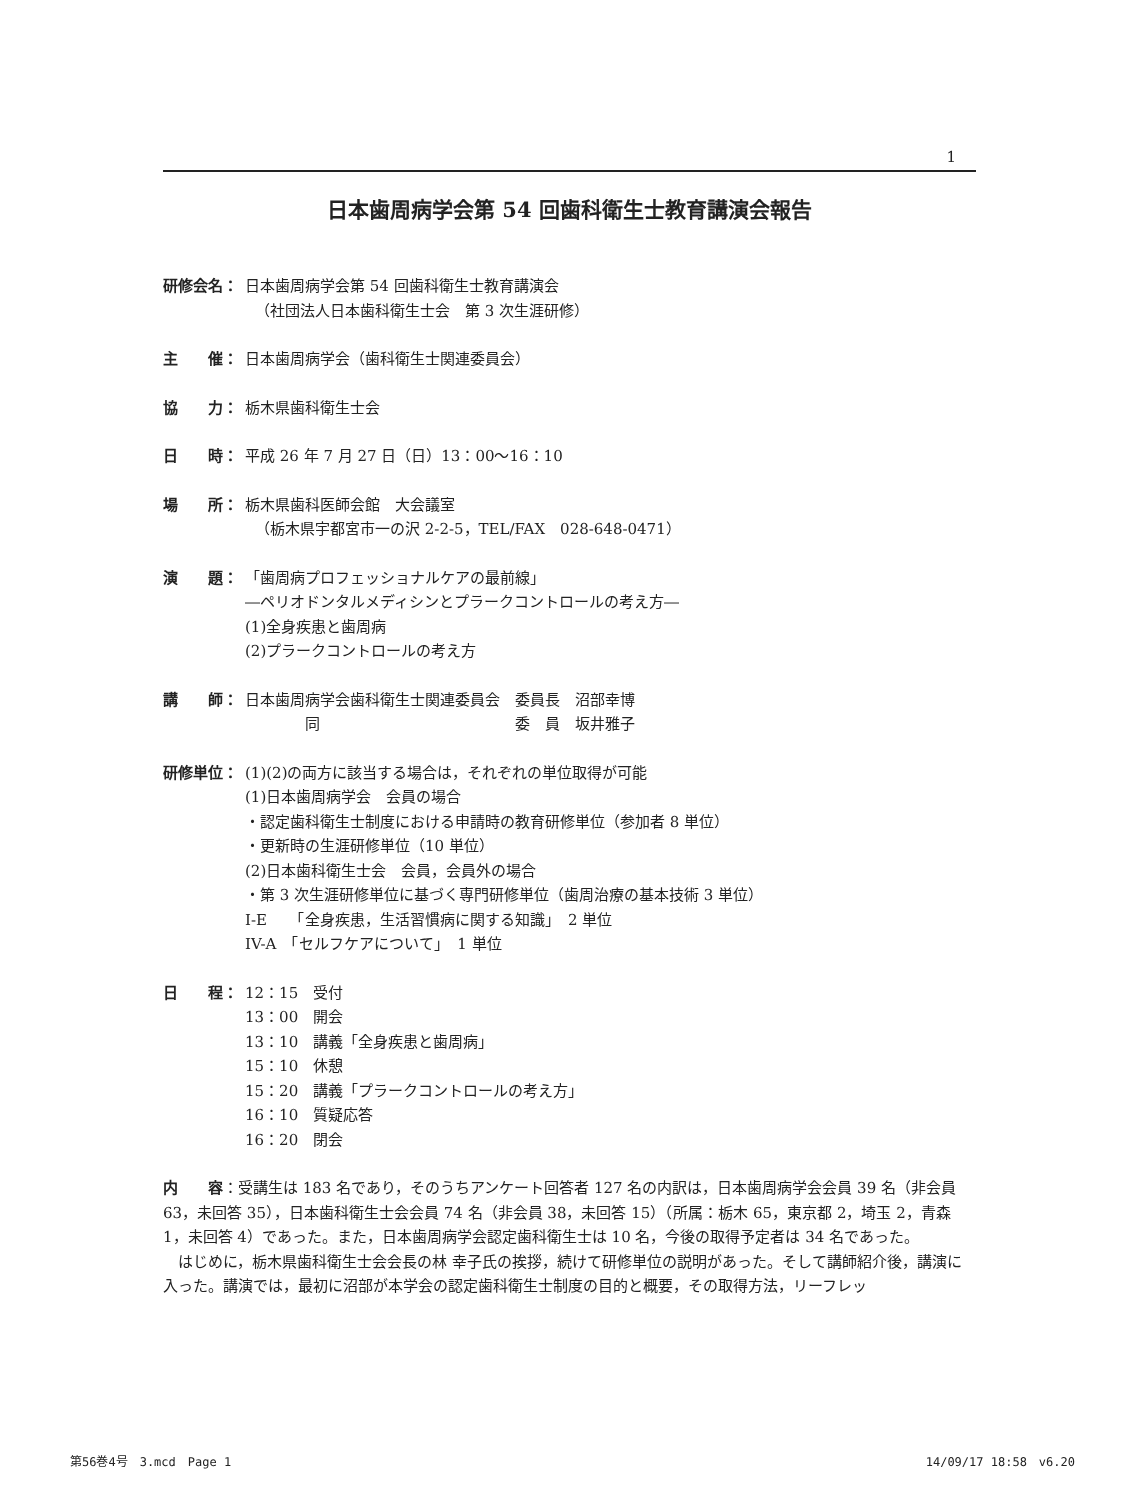1
日本歯周病学会第 54 回歯科衛生士教育講演会報告
研修会名： 日本歯周病学会第 54 回歯科衛生士教育講演会
（社団法人日本歯科衛生士会　第 3 次生涯研修）
主　　催： 日本歯周病学会（歯科衛生士関連委員会）
協　　力： 栃木県歯科衛生士会
日　　時： 平成 26 年 7 月 27 日（日）13：00〜16：10
場　　所： 栃木県歯科医師会館　大会議室
（栃木県宇都宮市一の沢 2-2-5，TEL/FAX　028-648-0471）
演　　題： 「歯周病プロフェッショナルケアの最前線」
―ペリオドンタルメディシンとプラークコントロールの考え方―
(1)全身疾患と歯周病
(2)プラークコントロールの考え方
講　　師： 日本歯周病学会歯科衛生士関連委員会　委員長　沼部幸博
　　　　同　　　　　　　　　　　　　委　員　坂井雅子
研修単位： (1)(2)の両方に該当する場合は，それぞれの単位取得が可能
(1)日本歯周病学会　会員の場合
・認定歯科衛生士制度における申請時の教育研修単位（参加者 8 単位）
・更新時の生涯研修単位（10 単位）
(2)日本歯科衛生士会　会員，会員外の場合
・第 3 次生涯研修単位に基づく専門研修単位（歯周治療の基本技術 3 単位）
I-E　　「全身疾患，生活習慣病に関する知識」　2 単位
IV-A　「セルフケアについて」　1 単位
日　　程： 12：15　受付
13：00　開会
13：10　講義「全身疾患と歯周病」
15：10　休憩
15：20　講義「プラークコントロールの考え方」
16：10　質疑応答
16：20　閉会
内　　容：受講生は 183 名であり，そのうちアンケート回答者 127 名の内訳は，日本歯周病学会会員 39 名（非会員 63，未回答 35），日本歯科衛生士会会員 74 名（非会員 38，未回答 15）（所属：栃木 65，東京都 2，埼玉 2，青森 1，未回答 4）であった。また，日本歯周病学会認定歯科衛生士は 10 名，今後の取得予定者は 34 名であった。
　はじめに，栃木県歯科衛生士会会長の林 幸子氏の挨拶，続けて研修単位の説明があった。そして講師紹介後，講演に入った。講演では，最初に沼部が本学会の認定歯科衛生士制度の目的と概要，その取得方法，リーフレッ
第56巻4号　3.mcd　Page 1 14/09/17 18:58　v6.20